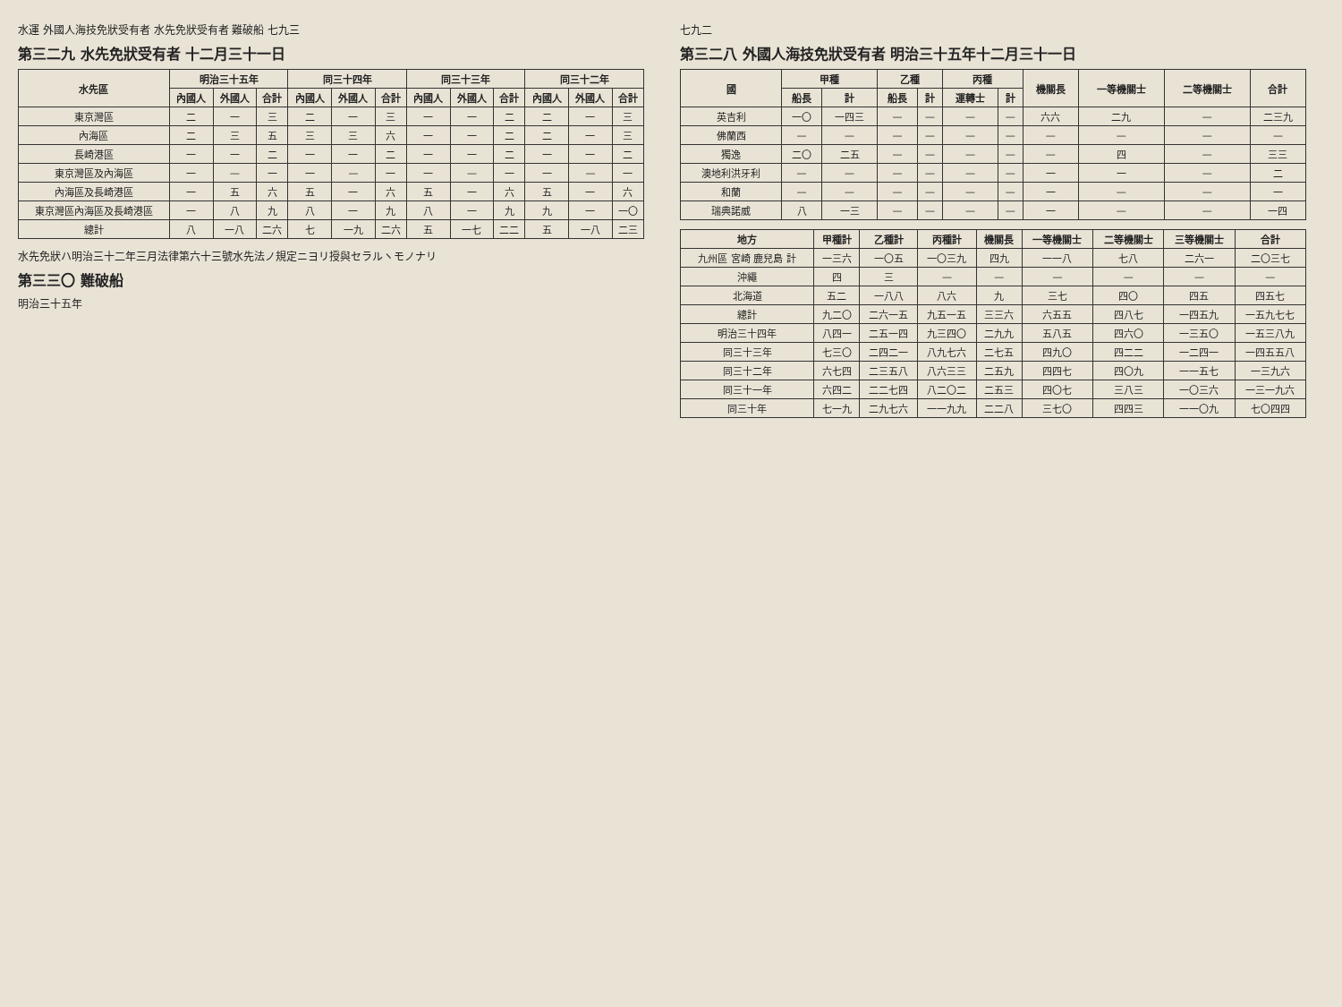水運 外國人海技免狀受有者 水先免狀受有者 難破船 七九三
第三二九 水先免狀受有者 十二月三十一日
| 水先區 | 明治三十五年 | | | 同三十四年 | | | 同三十三年 | | | 同三十二年 | | |
| --- | --- | --- | --- | --- | --- | --- | --- | --- | --- | --- | --- | --- |
| | 內國人 | 外國人 | 合計 | 內國人 | 外國人 | 合計 | 內國人 | 外國人 | 合計 | 內國人 | 外國人 | 合計 |
| 東京灣區 | 二 | 一 | 三 | 二 | 一 | 三 | 一 | 一 | 二 | 二 | 一 | 三 |
| 內海區 | 二 | 三 | 五 | 三 | 三 | 六 | 一 | 一 | 二 | 二 | 一 | 三 |
| 長崎港區 | 一 | 一 | 二 | 一 | 一 | 二 | 一 | 一 | 二 | 一 | 一 | 二 |
| 東京灣區及內海區 | 一 | — | 一 | 一 | — | 一 | 一 | — | 一 | 一 | — | 一 |
| 內海區及長崎港區 | 一 | 五 | 六 | 五 | 一 | 六 | 五 | 一 | 六 | 五 | 一 | 六 |
| 東京灣區內海區及長崎港區 | 一 | 八 | 九 | 八 | 一 | 九 | 八 | 一 | 九 | 九 | 一 | 一〇 |
| 總計 | 八 | 一八 | 二六 | 七 | 一九 | 二六 | 五 | 一七 | 二二 | 五 | 一八 | 二三 |
水先免狀ハ明治三十二年三月法律第六十三號水先法ノ規定ニヨリ授與セラルヽモノナリ
第三三〇 難破船
明治三十五年
七九二
第三二八 外國人海技免狀受有者 明治三十五年十二月三十一日
| 國 | 甲種 | | 乙種 | | 丙種 | | 機關長 | 一等機關士 | 二等機關士 | 合計 |
| --- | --- | --- | --- | --- | --- | --- | --- | --- | --- | --- |
| | 船長 | 計 | 船長 | 計 | 運轉士 | 計 | | | | |
| 英吉利 | 一〇 | 一四三 | — | — | — | — | 六六 | 二九 | — | 二三九 |
| 佛蘭西 | — | — | — | — | — | — | — | — | — | — |
| 獨逸 | 二〇 | 二五 | — | — | — | — | — | 四 | — | 三三 |
| 澳地利洪牙利 | — | — | — | — | — | — | 一 | 一 | — | 二 |
| 和蘭 | — | — | — | — | — | — | 一 | — | — | 一 |
| 瑞典諾威 | 八 | 一三 | — | — | — | — | 一 | — | — | 一四 |
| 地方 | 甲種計 | 乙種計 | 丙種計 | 機關長 | 一等機關士 | 二等機關士 | 三等機關士 | 合計 |
| --- | --- | --- | --- | --- | --- | --- | --- | --- |
| 九州區 宮崎 鹿兒島 計 | 一三六 | 一〇五 | 一〇三九 | 四九 | 一一八 | 七八 | 二六一 | 二〇三七 |
| 沖繩 | 四 | 三 | — | — | — | — | — | — |
| 北海道 | 五二 | 一八八 | 八六 | 九 | 三七 | 四〇 | 四五 | 四五七 |
| 總計 | 九二〇 | 二六一五 | 九五一五 | 三三六 | 六五五 | 四八七 | 一四五九 | 一五九七七 |
| 明治三十四年 | 八四一 | 二五一四 | 九三四〇 | 二九九 | 五八五 | 四六〇 | 一三五〇 | 一五三八九 |
| 同三十三年 | 七三〇 | 二四二一 | 八九七六 | 二七五 | 四九〇 | 四二二 | 一二四一 | 一四五五八 |
| 同三十二年 | 六七四 | 二三五八 | 八六三三 | 二五九 | 四四七 | 四〇九 | 一一五七 | 一三九六 |
| 同三十一年 | 六四二 | 二二七四 | 八二〇二 | 二五三 | 四〇七 | 三八三 | 一〇三六 | 一三一九六 |
| 同三十年 | 七一九 | 二九七六 | 一一九九 | 二二八 | 三七〇 | 四四三 | 一一〇九 | 七〇四四 |